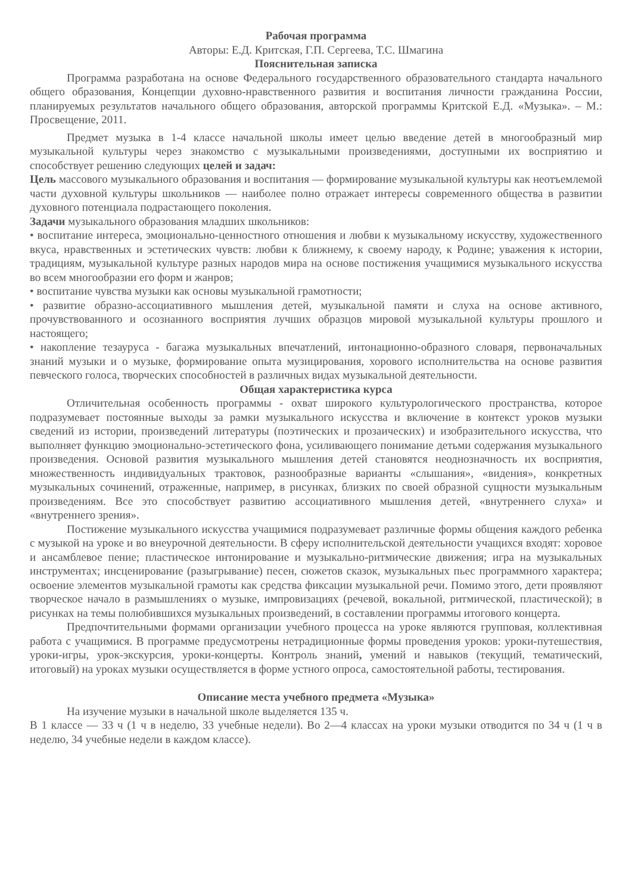Рабочая программа
Авторы: Е.Д. Критская, Г.П. Сергеева, Т.С. Шмагина
Пояснительная записка
Программа разработана на основе Федерального государственного образовательного стандарта начального общего образования, Концепции духовно-нравственного развития и воспитания личности гражданина России, планируемых результатов начального общего образования, авторской программы Критской Е.Д. «Музыка». – М.: Просвещение, 2011.
Предмет музыка в 1-4 классе начальной школы имеет целью введение детей в многообразный мир музыкальной культуры через знакомство с музыкальными произведениями, доступными их восприятию и способствует решению следующих целей и задач:
Цель массового музыкального образования и воспитания — формирование музыкальной культуры как неотъемлемой части духовной культуры школьников — наиболее полно отражает интересы современного общества в развитии духовного потенциала подрастающего поколения.
Задачи музыкального образования младших школьников:
• воспитание интереса, эмоционально-ценностного отношения и любви к музыкальному искусству, художественного вкуса, нравственных и эстетических чувств: любви к ближнему, к своему народу, к Родине; уважения к истории, традициям, музыкальной культуре разных народов мира на основе постижения учащимися музыкального искусства во всем многообразии его форм и жанров;
• воспитание чувства музыки как основы музыкальной грамотности;
• развитие образно-ассоциативного мышления детей, музыкальной памяти и слуха на основе активного, прочувствованного и осознанного восприятия лучших образцов мировой музыкальной культуры прошлого и настоящего;
• накопление тезауруса - багажа музыкальных впечатлений, интонационно-образного словаря, первоначальных знаний музыки и о музыке, формирование опыта музицирования, хорового исполнительства на основе развития певческого голоса, творческих способностей в различных видах музыкальной деятельности.
Общая характеристика курса
Отличительная особенность программы - охват широкого культурологического пространства, которое подразумевает постоянные выходы за рамки музыкального искусства и включение в контекст уроков музыки сведений из истории, произведений литературы (поэтических и прозаических) и изобразительного искусства, что выполняет функцию эмоционально-эстетического фона, усиливающего понимание детьми содержания музыкального произведения. Основой развития музыкального мышления детей становятся неоднозначность их восприятия, множественность индивидуальных трактовок, разнообразные варианты «слышания», «видения», конкретных музыкальных сочинений, отраженные, например, в рисунках, близких по своей образной сущности музыкальным произведениям. Все это способствует развитию ассоциативного мышления детей, «внутреннего слуха» и «внутреннего зрения».
Постижение музыкального искусства учащимися подразумевает различные формы общения каждого ребенка с музыкой на уроке и во внеурочной деятельности. В сферу исполнительской деятельности учащихся входят: хоровое и ансамблевое пение; пластическое интонирование и музыкально-ритмические движения; игра на музыкальных инструментах; инсценирование (разыгрывание) песен, сюжетов сказок, музыкальных пьес программного характера; освоение элементов музыкальной грамоты как средства фиксации музыкальной речи. Помимо этого, дети проявляют творческое начало в размышлениях о музыке, импровизациях (речевой, вокальной, ритмической, пластической); в рисунках на темы полюбившихся музыкальных произведений, в составлении программы итогового концерта.
Предпочтительными формами организации учебного процесса на уроке являются групповая, коллективная работа с учащимися. В программе предусмотрены нетрадиционные формы проведения уроков: уроки-путешествия, уроки-игры, урок-экскурсия, уроки-концерты. Контроль знаний, умений и навыков (текущий, тематический, итоговый) на уроках музыки осуществляется в форме устного опроса, самостоятельной работы, тестирования.
Описание места учебного предмета «Музыка»
На изучение музыки в начальной школе выделяется 135 ч.
В 1 классе — 33 ч (1 ч в неделю, 33 учебные недели). Во 2—4 классах на уроки музыки отводится по 34 ч (1 ч в неделю, 34 учебные недели в каждом классе).